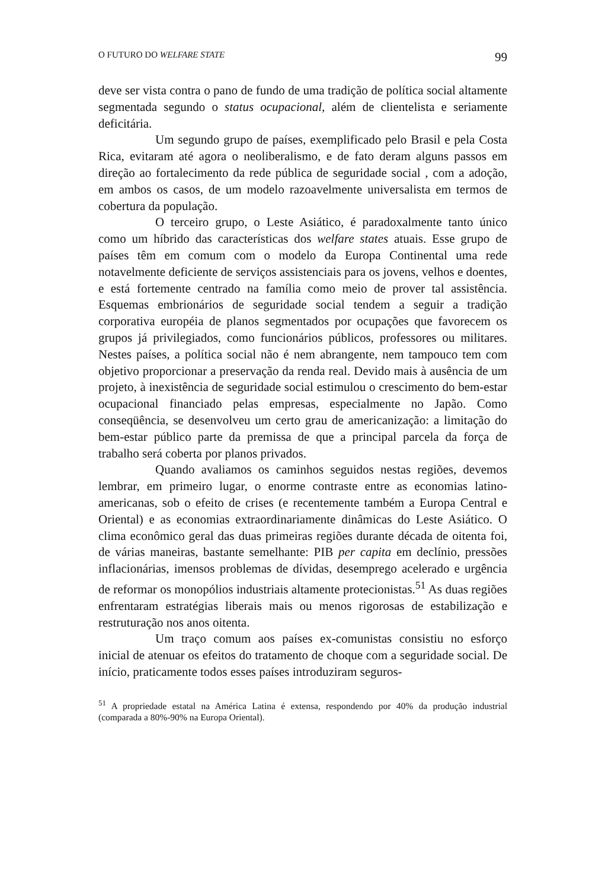O FUTURO DO WELFARE STATE 99
deve ser vista contra o pano de fundo de uma tradição de política social altamente segmentada segundo o status ocupacional, além de clientelista e seriamente deficitária.
Um segundo grupo de países, exemplificado pelo Brasil e pela Costa Rica, evitaram até agora o neoliberalismo, e de fato deram alguns passos em direção ao fortalecimento da rede pública de seguridade social , com a adoção, em ambos os casos, de um modelo razoavelmente universalista em termos de cobertura da população.
O terceiro grupo, o Leste Asiático, é paradoxalmente tanto único como um híbrido das características dos welfare states atuais. Esse grupo de países têm em comum com o modelo da Europa Continental uma rede notavelmente deficiente de serviços assistenciais para os jovens, velhos e doentes, e está fortemente centrado na família como meio de prover tal assistência. Esquemas embrionários de seguridade social tendem a seguir a tradição corporativa européia de planos segmentados por ocupações que favorecem os grupos já privilegiados, como funcionários públicos, professores ou militares. Nestes países, a política social não é nem abrangente, nem tampouco tem com objetivo proporcionar a preservação da renda real. Devido mais à ausência de um projeto, à inexistência de seguridade social estimulou o crescimento do bem-estar ocupacional financiado pelas empresas, especialmente no Japão. Como conseqüência, se desenvolveu um certo grau de americanização: a limitação do bem-estar público parte da premissa de que a principal parcela da força de trabalho será coberta por planos privados.
Quando avaliamos os caminhos seguidos nestas regiões, devemos lembrar, em primeiro lugar, o enorme contraste entre as economias latino-americanas, sob o efeito de crises (e recentemente também a Europa Central e Oriental) e as economias extraordinariamente dinâmicas do Leste Asiático. O clima econômico geral das duas primeiras regiões durante década de oitenta foi, de várias maneiras, bastante semelhante: PIB per capita em declínio, pressões inflacionárias, imensos problemas de dívidas, desemprego acelerado e urgência de reformar os monopólios industriais altamente protecionistas.<sup>51</sup> As duas regiões enfrentaram estratégias liberais mais ou menos rigorosas de estabilização e restruturação nos anos oitenta.
Um traço comum aos países ex-comunistas consistiu no esforço inicial de atenuar os efeitos do tratamento de choque com a seguridade social. De início, praticamente todos esses países introduziram seguros-
<sup>51</sup> A propriedade estatal na América Latina é extensa, respondendo por 40% da produção industrial (comparada a 80%-90% na Europa Oriental).